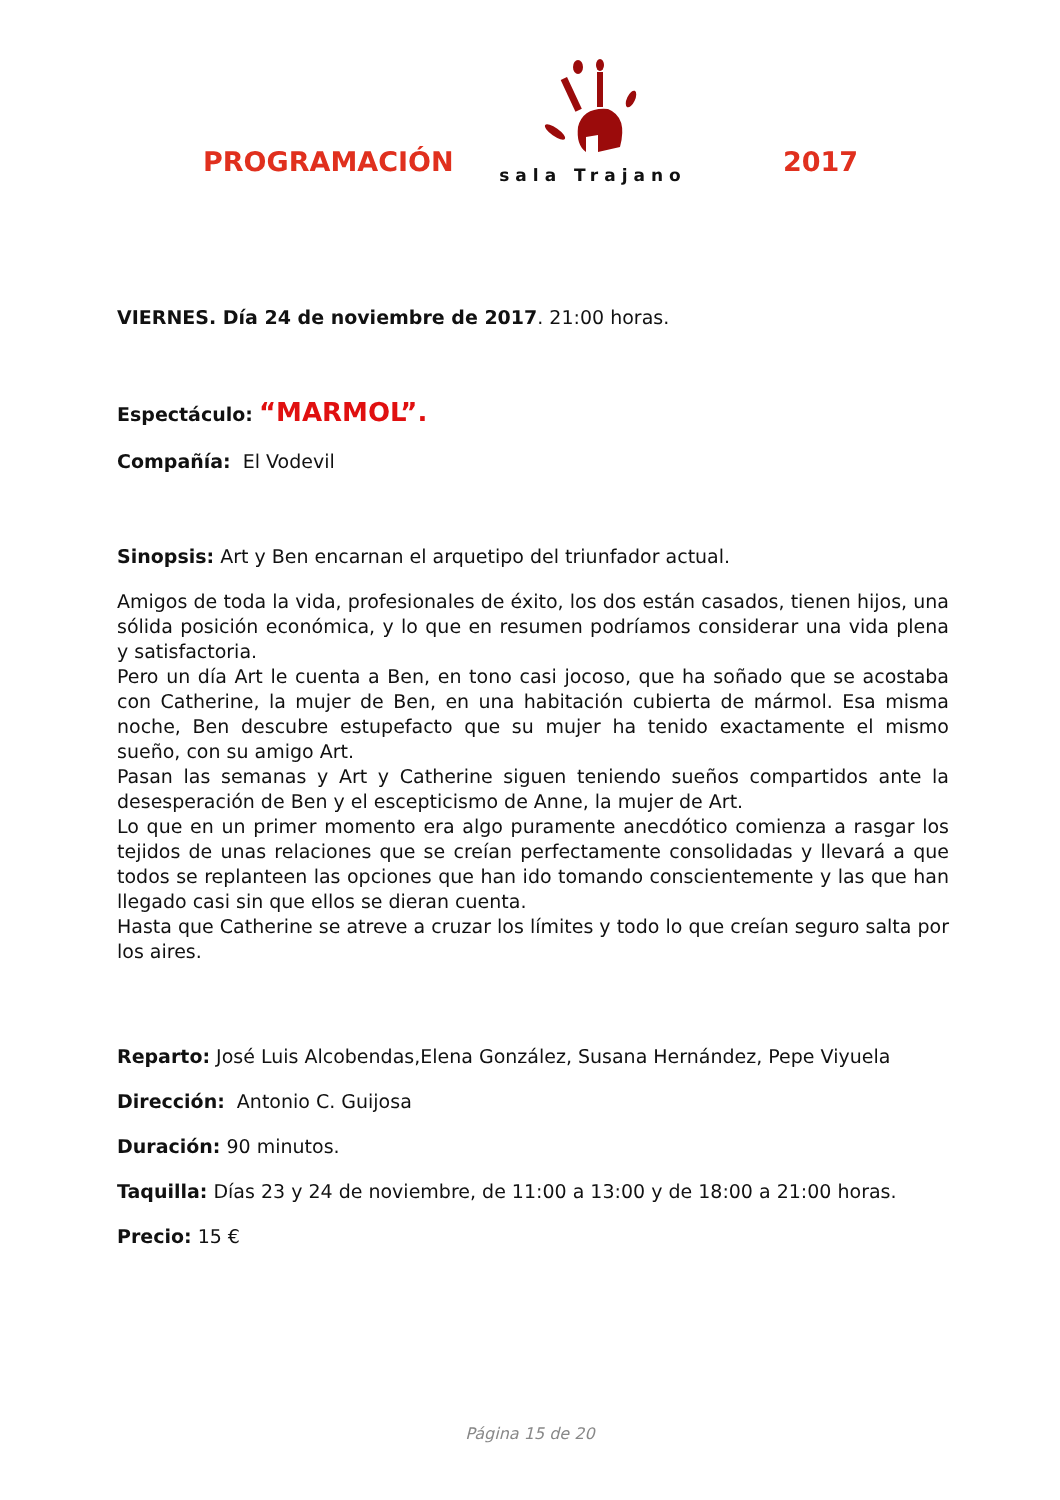PROGRAMACIÓN
sala Trajano
2017
VIERNES. Día 24 de noviembre de 2017. 21:00 horas.
Espectáculo: “MARMOL”.
Compañía: El Vodevil
Sinopsis: Art y Ben encarnan el arquetipo del triunfador actual.
Amigos de toda la vida, profesionales de éxito, los dos están casados, tienen hijos, una sólida posición económica, y lo que en resumen podríamos considerar una vida plena y satisfactoria.
Pero un día Art le cuenta a Ben, en tono casi jocoso, que ha soñado que se acostaba con Catherine, la mujer de Ben, en una habitación cubierta de mármol. Esa misma noche, Ben descubre estupefacto que su mujer ha tenido exactamente el mismo sueño, con su amigo Art.
Pasan las semanas y Art y Catherine siguen teniendo sueños compartidos ante la desesperación de Ben y el escepticismo de Anne, la mujer de Art.
Lo que en un primer momento era algo puramente anecdótico comienza a rasgar los tejidos de unas relaciones que se creían perfectamente consolidadas y llevará a que todos se replanteen las opciones que han ido tomando conscientemente y las que han llegado casi sin que ellos se dieran cuenta.
Hasta que Catherine se atreve a cruzar los límites y todo lo que creían seguro salta por los aires.
Reparto: José Luis Alcobendas,Elena González, Susana Hernández, Pepe Viyuela
Dirección: Antonio C. Guijosa
Duración: 90 minutos.
Taquilla: Días 23 y 24 de noviembre, de 11:00 a 13:00 y de 18:00 a 21:00 horas.
Precio: 15 €
Página 15 de 20